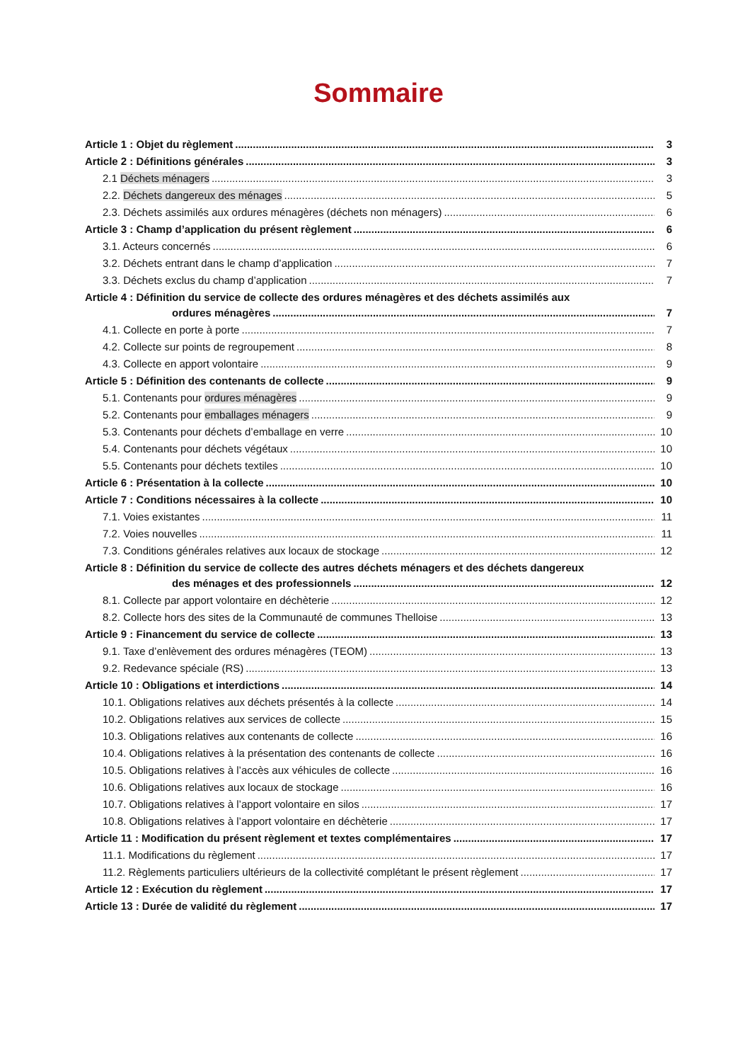Sommaire
Article 1 : Objet du règlement 3
Article 2 : Définitions générales 3
2.1 Déchets ménagers 3
2.2. Déchets dangereux des ménages 5
2.3. Déchets assimilés aux ordures ménagères (déchets non ménagers) 6
Article 3 : Champ d’application du présent règlement 6
3.1. Acteurs concernés 6
3.2. Déchets entrant dans le champ d’application 7
3.3. Déchets exclus du champ d’application 7
Article 4 : Définition du service de collecte des ordures ménagères et des déchets assimilés aux
ordures ménagères 7
4.1. Collecte en porte à porte 7
4.2. Collecte sur points de regroupement 8
4.3. Collecte en apport volontaire 9
Article 5 : Définition des contenants de collecte 9
5.1. Contenants pour ordures ménagères 9
5.2. Contenants pour emballages ménagers 9
5.3. Contenants pour déchets d’emballage en verre 10
5.4. Contenants pour déchets végétaux 10
5.5. Contenants pour déchets textiles 10
Article 6 : Présentation à la collecte 10
Article 7 : Conditions nécessaires à la collecte 10
7.1. Voies existantes 11
7.2. Voies nouvelles 11
7.3. Conditions générales relatives aux locaux de stockage 12
Article 8 : Définition du service de collecte des autres déchets ménagers et des déchets dangereux
des ménages et des professionnels 12
8.1. Collecte par apport volontaire en déchèterie 12
8.2. Collecte hors des sites de la Communauté de communes Thelloise 13
Article 9 : Financement du service de collecte 13
9.1. Taxe d’enlèvement des ordures ménagères (TEOM) 13
9.2. Redevance spéciale (RS) 13
Article 10 : Obligations et interdictions 14
10.1. Obligations relatives aux déchets présentés à la collecte 14
10.2. Obligations relatives aux services de collecte 15
10.3. Obligations relatives aux contenants de collecte 16
10.4. Obligations relatives à la présentation des contenants de collecte 16
10.5. Obligations relatives à l’accès aux véhicules de collecte 16
10.6. Obligations relatives aux locaux de stockage 16
10.7. Obligations relatives à l’apport volontaire en silos 17
10.8. Obligations relatives à l’apport volontaire en déchèterie 17
Article 11 : Modification du présent règlement et textes complémentaires 17
11.1. Modifications du règlement 17
11.2. Règlements particuliers ultérieurs de la collectivité complétant le présent règlement 17
Article 12 : Exécution du règlement 17
Article 13 : Durée de validité du règlement 17